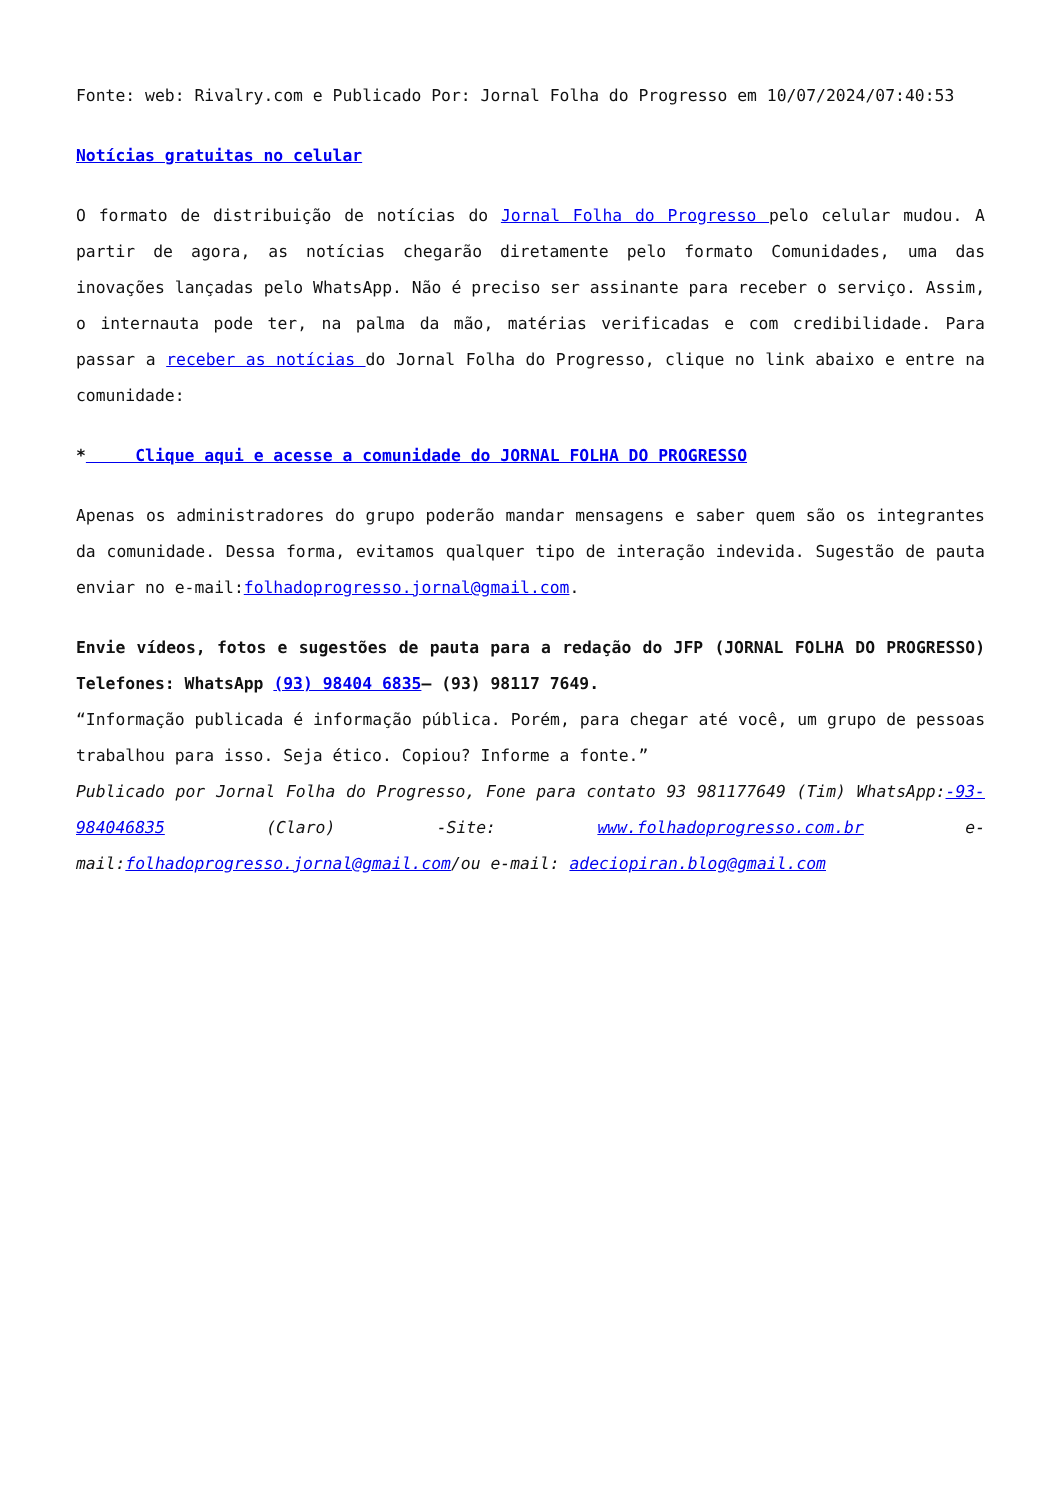Fonte: web: Rivalry.com e Publicado Por: Jornal Folha do Progresso em 10/07/2024/07:40:53
Notícias gratuitas no celular
O formato de distribuição de notícias do Jornal Folha do Progresso pelo celular mudou. A partir de agora, as notícias chegarão diretamente pelo formato Comunidades, uma das inovações lançadas pelo WhatsApp. Não é preciso ser assinante para receber o serviço. Assim, o internauta pode ter, na palma da mão, matérias verificadas e com credibilidade. Para passar a receber as notícias do Jornal Folha do Progresso, clique no link abaixo e entre na comunidade:
* Clique aqui e acesse a comunidade do JORNAL FOLHA DO PROGRESSO
Apenas os administradores do grupo poderão mandar mensagens e saber quem são os integrantes da comunidade. Dessa forma, evitamos qualquer tipo de interação indevida. Sugestão de pauta enviar no e-mail:folhadoprogresso.jornal@gmail.com.
Envie vídeos, fotos e sugestões de pauta para a redação do JFP (JORNAL FOLHA DO PROGRESSO) Telefones: WhatsApp (93) 98404 6835– (93) 98117 7649.
“Informação publicada é informação pública. Porém, para chegar até você, um grupo de pessoas trabalhou para isso. Seja ético. Copiou? Informe a fonte.”
Publicado por Jornal Folha do Progresso, Fone para contato 93 981177649 (Tim) WhatsApp:-93- 984046835 (Claro) -Site: www.folhadoprogresso.com.br e-mail:folhadoprogresso.jornal@gmail.com/ou e-mail: adeciopiran.blog@gmail.com